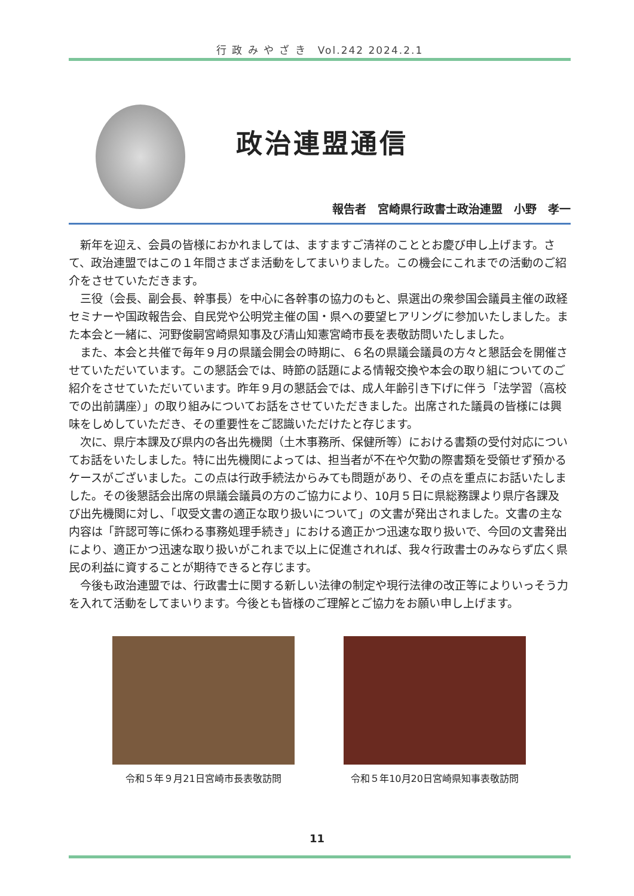行 政 み や ざ き　Vol.242 2024.2.1
政治連盟通信
報告者　宮崎県行政書士政治連盟　小野　孝一
新年を迎え、会員の皆様におかれましては、ますますご清祥のこととお慶び申し上げます。さて、政治連盟ではこの１年間さまざま活動をしてまいりました。この機会にこれまでの活動のご紹介をさせていただきます。
三役（会長、副会長、幹事長）を中心に各幹事の協力のもと、県選出の衆参国会議員主催の政経セミナーや国政報告会、自民党や公明党主催の国・県への要望ヒアリングに参加いたしました。また本会と一緒に、河野俊嗣宮崎県知事及び清山知憲宮崎市長を表敬訪問いたしました。
また、本会と共催で毎年９月の県議会開会の時期に、６名の県議会議員の方々と懇話会を開催させていただいています。この懇話会では、時節の話題による情報交換や本会の取り組についてのご紹介をさせていただいています。昨年９月の懇話会では、成人年齢引き下げに伴う「法学習（高校での出前講座）」の取り組みについてお話をさせていただきました。出席された議員の皆様には興味をしめしていただき、その重要性をご認識いただけたと存じます。
次に、県庁本課及び県内の各出先機関（土木事務所、保健所等）における書類の受付対応についてお話をいたしました。特に出先機関によっては、担当者が不在や欠勤の際書類を受領せず預かるケースがございました。この点は行政手続法からみても問題があり、その点を重点にお話いたしました。その後懇話会出席の県議会議員の方のご協力により、10月５日に県総務課より県庁各課及び出先機関に対し、「収受文書の適正な取り扱いについて」の文書が発出されました。文書の主な内容は「許認可等に係わる事務処理手続き」における適正かつ迅速な取り扱いで、今回の文書発出により、適正かつ迅速な取り扱いがこれまで以上に促進されれば、我々行政書士のみならず広く県民の利益に資することが期待できると存じます。
今後も政治連盟では、行政書士に関する新しい法律の制定や現行法律の改正等によりいっそう力を入れて活動をしてまいります。今後とも皆様のご理解とご協力をお願い申し上げます。
令和５年９月21日宮崎市長表敬訪問 令和５年10月20日宮崎県知事表敬訪問
11